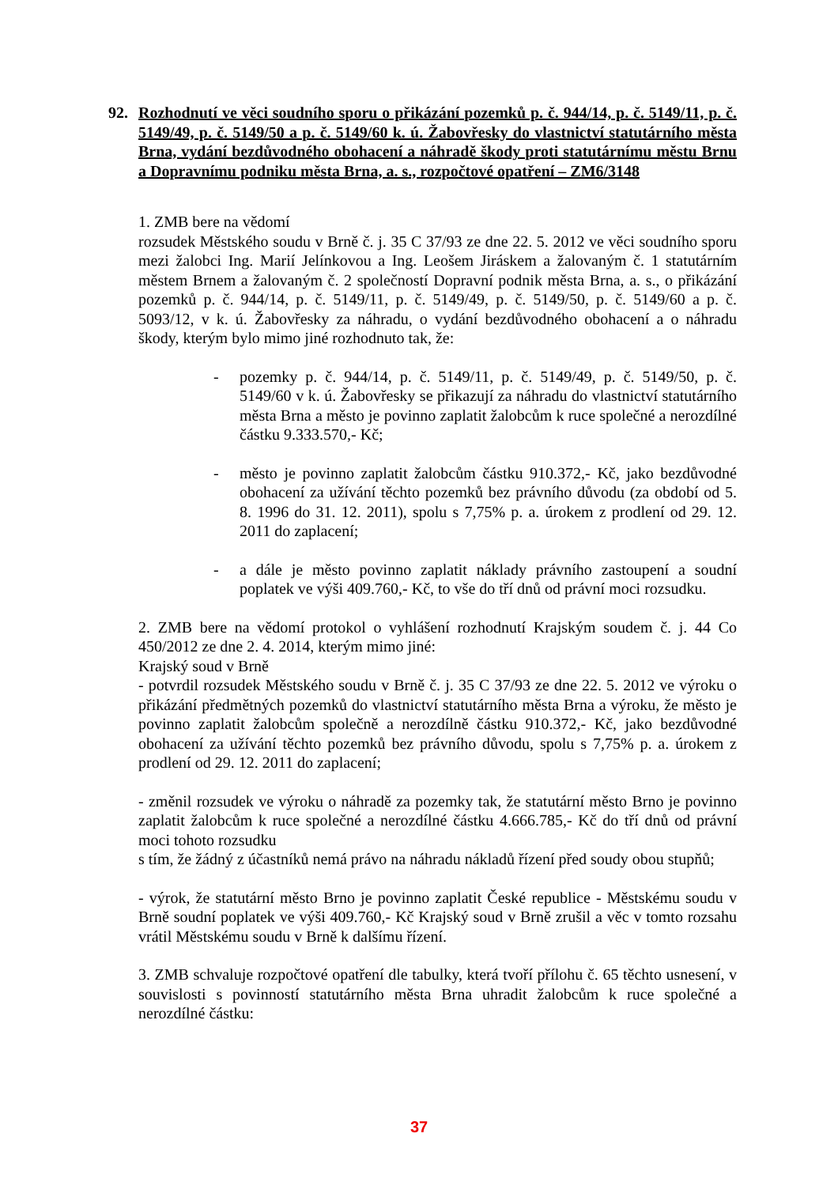92. Rozhodnutí ve věci soudního sporu o přikázání pozemků p. č. 944/14, p. č. 5149/11, p. č. 5149/49, p. č. 5149/50 a p. č. 5149/60 k. ú. Žabovřesky do vlastnictví statutárního města Brna, vydání bezdůvodného obohacení a náhradě škody proti statutárnímu městu Brnu a Dopravnímu podniku města Brna, a. s., rozpočtové opatření – ZM6/3148
1. ZMB bere na vědomí
rozsudek Městského soudu v Brně č. j. 35 C 37/93 ze dne 22. 5. 2012 ve věci soudního sporu mezi žalobci Ing. Marií Jelínkovou a Ing. Leošem Jiráskem a žalovaným č. 1 statutárním městem Brnem a žalovaným č. 2 společností Dopravní podnik města Brna, a. s., o přikázání pozemků p. č. 944/14, p. č. 5149/11, p. č. 5149/49, p. č. 5149/50, p. č. 5149/60 a p. č. 5093/12, v k. ú. Žabovřesky za náhradu, o vydání bezdůvodného obohacení a o náhradu škody, kterým bylo mimo jiné rozhodnuto tak, že:
- pozemky p. č. 944/14, p. č. 5149/11, p. č. 5149/49, p. č. 5149/50, p. č. 5149/60 v k. ú. Žabovřesky se přikazují za náhradu do vlastnictví statutárního města Brna a město je povinno zaplatit žalobcům k ruce společné a nerozdílné částku 9.333.570,- Kč;
- město je povinno zaplatit žalobcům částku 910.372,- Kč, jako bezdůvodné obohacení za užívání těchto pozemků bez právního důvodu (za období od 5. 8. 1996 do 31. 12. 2011), spolu s 7,75% p. a. úrokem z prodlení od 29. 12. 2011 do zaplacení;
- a dále je město povinno zaplatit náklady právního zastoupení a soudní poplatek ve výši 409.760,- Kč, to vše do tří dnů od právní moci rozsudku.
2. ZMB bere na vědomí protokol o vyhlášení rozhodnutí Krajským soudem č. j. 44 Co 450/2012 ze dne 2. 4. 2014, kterým mimo jiné:
Krajský soud v Brně
- potvrdil rozsudek Městského soudu v Brně č. j. 35 C 37/93 ze dne 22. 5. 2012 ve výroku o přikázání předmětných pozemků do vlastnictví statutárního města Brna a výroku, že město je povinno zaplatit žalobcům společně a nerozdílně částku 910.372,- Kč, jako bezdůvodné obohacení za užívání těchto pozemků bez právního důvodu, spolu s 7,75% p. a. úrokem z prodlení od 29. 12. 2011 do zaplacení;
- změnil rozsudek ve výroku o náhradě za pozemky tak, že statutární město Brno je povinno zaplatit žalobcům k ruce společné a nerozdílné částku 4.666.785,- Kč do tří dnů od právní moci tohoto rozsudku
s tím, že žádný z účastníků nemá právo na náhradu nákladů řízení před soudy obou stupňů;
- výrok, že statutární město Brno je povinno zaplatit České republice - Městskému soudu v Brně soudní poplatek ve výši 409.760,- Kč Krajský soud v Brně zrušil a věc v tomto rozsahu vrátil Městskému soudu v Brně k dalšímu řízení.
3. ZMB schvaluje rozpočtové opatření dle tabulky, která tvoří přílohu č. 65 těchto usnesení, v souvislosti s povinností statutárního města Brna uhradit žalobcům k ruce společné a nerozdílné částku:
37